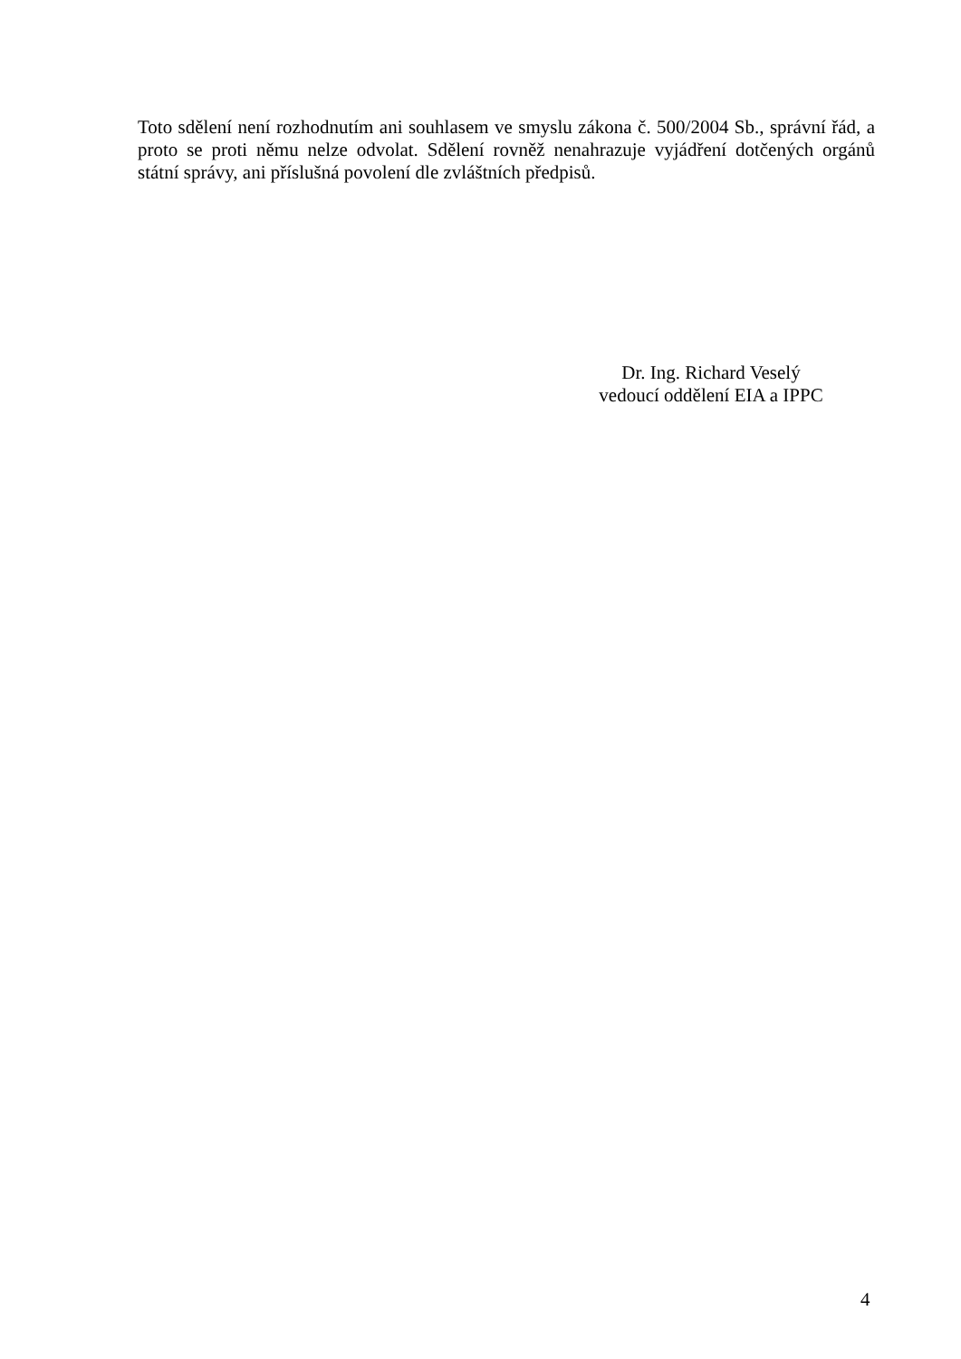Toto sdělení není rozhodnutím ani souhlasem ve smyslu zákona č. 500/2004 Sb., správní řád, a proto se proti němu nelze odvolat. Sdělení rovněž nenahrazuje vyjádření dotčených orgánů státní správy, ani příslušná povolení dle zvláštních předpisů.
Dr. Ing. Richard Veselý
vedoucí oddělení EIA a IPPC
4